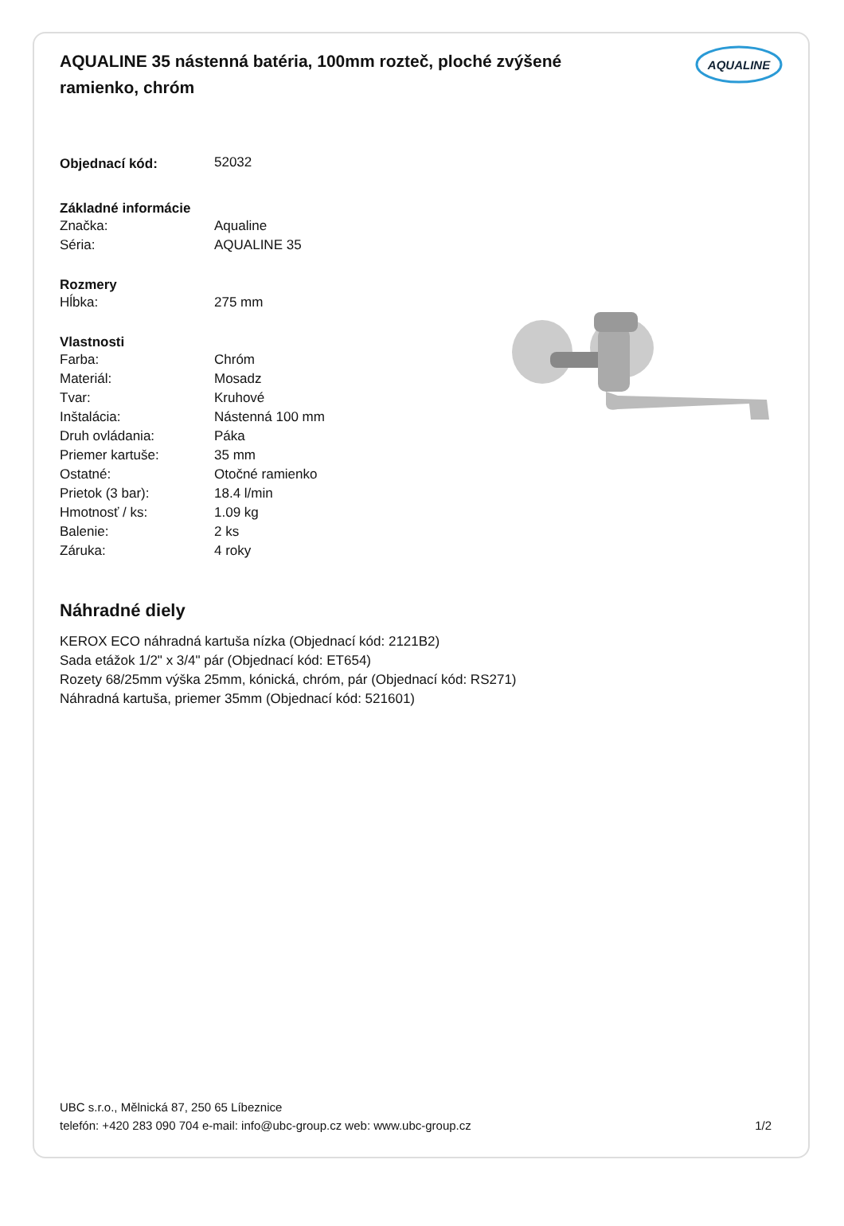AQUALINE 35 nástenná batéria, 100mm rozteč, ploché zvýšené ramienko, chróm
AQUALINE
| Objednací kód: | 52032 |
| Základné informácie | |
| Značka: | Aqualine |
| Séria: | AQUALINE 35 |
| Rozmery | |
| Hĺbka: | 275 mm |
| Vlastnosti | |
| Farba: | Chróm |
| Materiál: | Mosadz |
| Tvar: | Kruhové |
| Inštalácia: | Nástenná 100 mm |
| Druh ovládania: | Páka |
| Priemer kartuše: | 35 mm |
| Ostatné: | Otočné ramienko |
| Prietok (3 bar): | 18.4 l/min |
| Hmotnosť / ks: | 1.09 kg |
| Balenie: | 2 ks |
| Záruka: | 4 roky |
Náhradné diely
KEROX ECO náhradná kartuša nízka (Objednací kód: 2121B2)
Sada etážok 1/2" x 3/4" pár (Objednací kód: ET654)
Rozety 68/25mm výška 25mm, kónická, chróm, pár (Objednací kód: RS271)
Náhradná kartuša, priemer 35mm (Objednací kód: 521601)
UBC s.r.o., Mělnická 87, 250 65 Líbeznice
telefón: +420 283 090 704 e-mail: info@ubc-group.cz web: www.ubc-group.cz 1/2